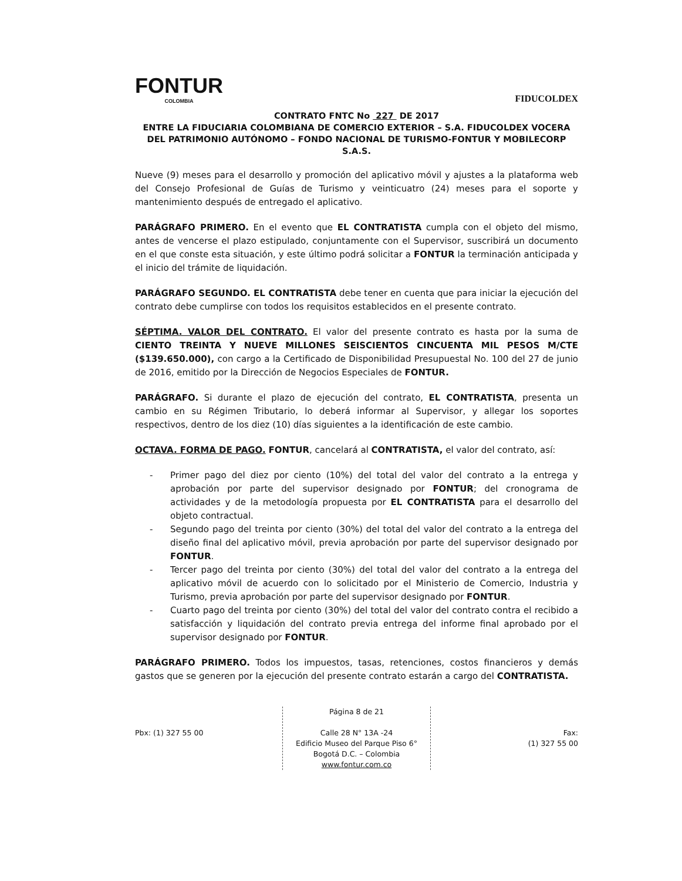FONTUR
COLOMBIA
FIDUCOLDEX
CONTRATO FNTC No 227 DE 2017
ENTRE LA FIDUCIARIA COLOMBIANA DE COMERCIO EXTERIOR – S.A. FIDUCOLDEX VOCERA DEL PATRIMONIO AUTÓNOMO – FONDO NACIONAL DE TURISMO-FONTUR Y MOBILECORP S.A.S.
Nueve (9) meses para el desarrollo y promoción del aplicativo móvil y ajustes a la plataforma web del Consejo Profesional de Guías de Turismo y veinticuatro (24) meses para el soporte y mantenimiento después de entregado el aplicativo.
PARÁGRAFO PRIMERO. En el evento que EL CONTRATISTA cumpla con el objeto del mismo, antes de vencerse el plazo estipulado, conjuntamente con el Supervisor, suscribirá un documento en el que conste esta situación, y este último podrá solicitar a FONTUR la terminación anticipada y el inicio del trámite de liquidación.
PARÁGRAFO SEGUNDO. EL CONTRATISTA debe tener en cuenta que para iniciar la ejecución del contrato debe cumplirse con todos los requisitos establecidos en el presente contrato.
SÉPTIMA. VALOR DEL CONTRATO. El valor del presente contrato es hasta por la suma de CIENTO TREINTA Y NUEVE MILLONES SEISCIENTOS CINCUENTA MIL PESOS M/CTE ($139.650.000), con cargo a la Certificado de Disponibilidad Presupuestal No. 100 del 27 de junio de 2016, emitido por la Dirección de Negocios Especiales de FONTUR.
PARÁGRAFO. Si durante el plazo de ejecución del contrato, EL CONTRATISTA, presenta un cambio en su Régimen Tributario, lo deberá informar al Supervisor, y allegar los soportes respectivos, dentro de los diez (10) días siguientes a la identificación de este cambio.
OCTAVA. FORMA DE PAGO. FONTUR, cancelará al CONTRATISTA, el valor del contrato, así:
- Primer pago del diez por ciento (10%) del total del valor del contrato a la entrega y aprobación por parte del supervisor designado por FONTUR; del cronograma de actividades y de la metodología propuesta por EL CONTRATISTA para el desarrollo del objeto contractual.
- Segundo pago del treinta por ciento (30%) del total del valor del contrato a la entrega del diseño final del aplicativo móvil, previa aprobación por parte del supervisor designado por FONTUR.
- Tercer pago del treinta por ciento (30%) del total del valor del contrato a la entrega del aplicativo móvil de acuerdo con lo solicitado por el Ministerio de Comercio, Industria y Turismo, previa aprobación por parte del supervisor designado por FONTUR.
- Cuarto pago del treinta por ciento (30%) del total del valor del contrato contra el recibido a satisfacción y liquidación del contrato previa entrega del informe final aprobado por el supervisor designado por FONTUR.
PARÁGRAFO PRIMERO. Todos los impuestos, tasas, retenciones, costos financieros y demás gastos que se generen por la ejecución del presente contrato estarán a cargo del CONTRATISTA.
Pbx: (1) 327 55 00
Página 8 de 21
Calle 28 N° 13A -24
Edificio Museo del Parque Piso 6°
Bogotá D.C. – Colombia
www.fontur.com.co
Fax:
(1) 327 55 00